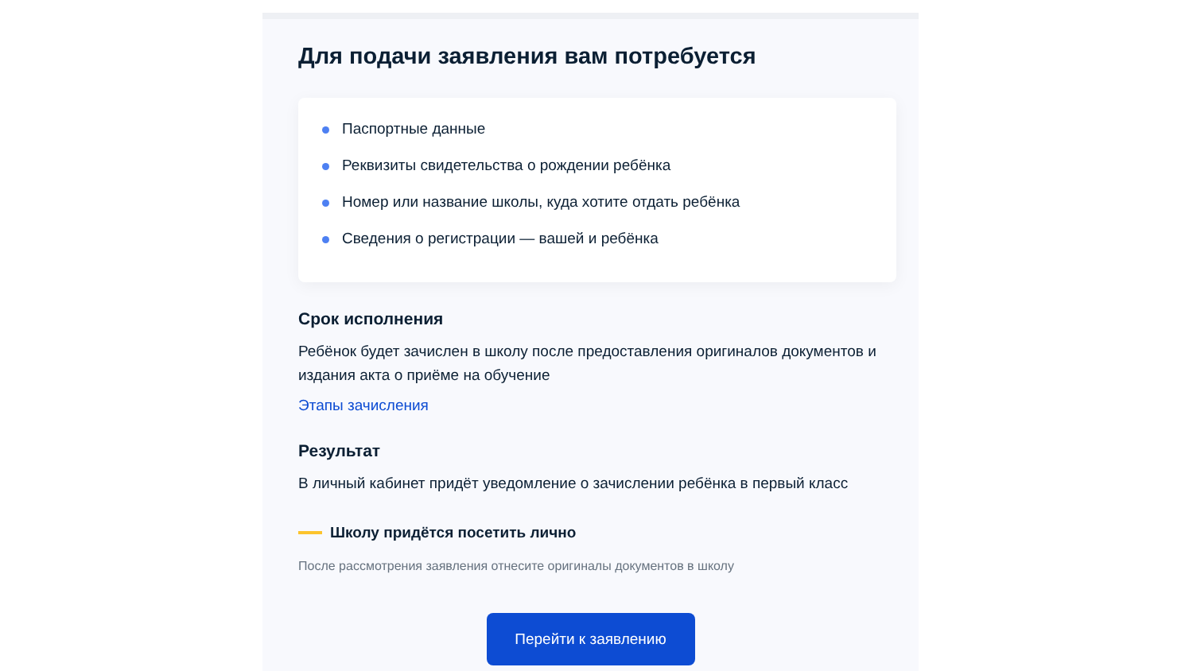Для подачи заявления вам потребуется
Паспортные данные
Реквизиты свидетельства о рождении ребёнка
Номер или название школы, куда хотите отдать ребёнка
Сведения о регистрации — вашей и ребёнка
Срок исполнения
Ребёнок будет зачислен в школу после предоставления оригиналов документов и издания акта о приёме на обучение
Этапы зачисления
Результат
В личный кабинет придёт уведомление о зачислении ребёнка в первый класс
Школу придётся посетить лично
После рассмотрения заявления отнесите оригиналы документов в школу
Перейти к заявлению